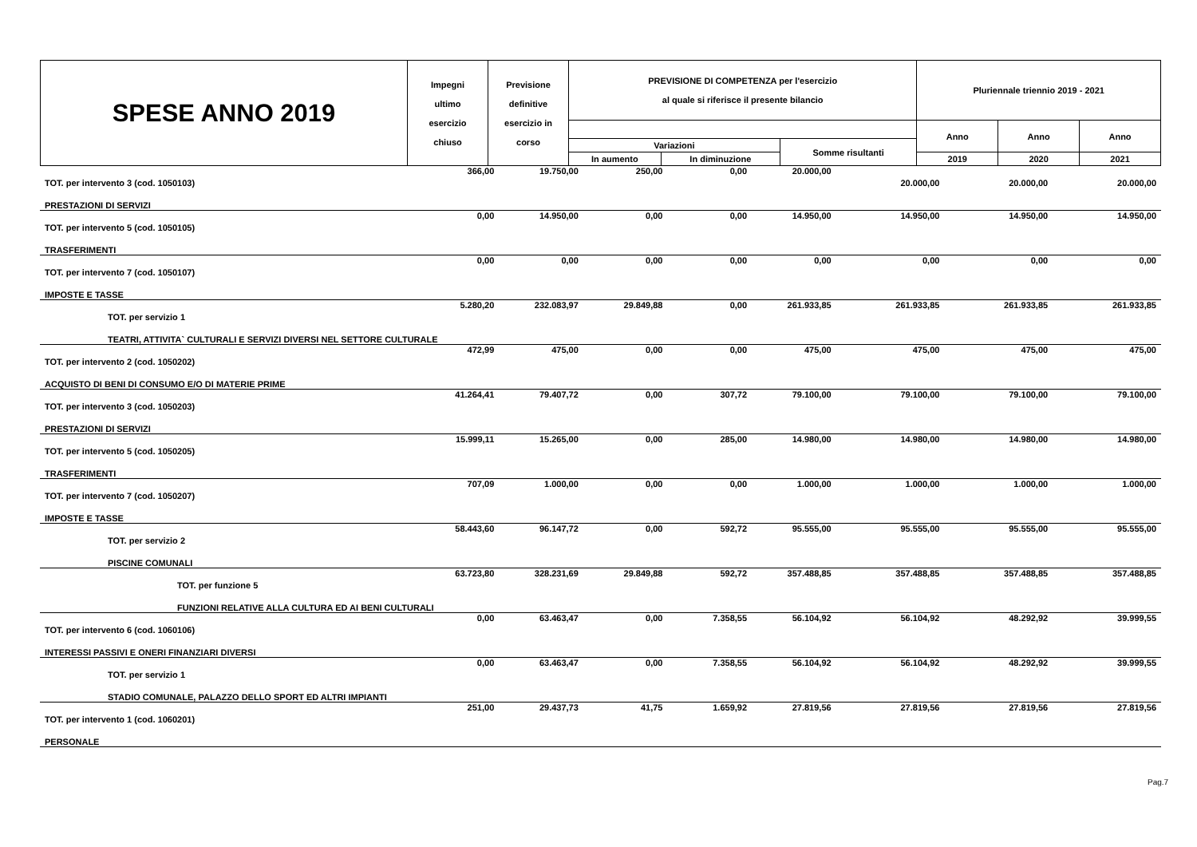| SPESE ANNO 2019 | Impegni ultimo esercizio chiuso | Previsione definitive esercizio in corso | PREVISIONE DI COMPETENZA per l'esercizio al quale si riferisce il presente bilancio | | | Pluriennale triennio 2019 - 2021 | | |
| --- | --- | --- | --- | --- | --- | --- | --- | --- |
| | | | | | | Anno | Anno | Anno |
| | | | Variazioni | | Somme risultanti | | | |
| | | | In aumento | In diminuzione | | 2019 | 2020 | 2021 |
| TOT. per intervento 3 (cod. 1050103) | 366,00 | 19.750,00 | 250,00 | 0,00 | 20.000,00 | 20.000,00 | 20.000,00 | 20.000,00 |
| PRESTAZIONI DI SERVIZI | | | | | | | | |
| TOT. per intervento 5 (cod. 1050105) | 0,00 | 14.950,00 | 0,00 | 0,00 | 14.950,00 | 14.950,00 | 14.950,00 | 14.950,00 |
| TRASFERIMENTI | | | | | | | | |
| TOT. per intervento 7 (cod. 1050107) | 0,00 | 0,00 | 0,00 | 0,00 | 0,00 | 0,00 | 0,00 | 0,00 |
| IMPOSTE E TASSE | | | | | | | | |
| TOT. per servizio 1 | 5.280,20 | 232.083,97 | 29.849,88 | 0,00 | 261.933,85 | 261.933,85 | 261.933,85 | 261.933,85 |
| TEATRI, ATTIVITA` CULTURALI E SERVIZI DIVERSI NEL SETTORE CULTURALE | | | | | | | | |
| TOT. per intervento 2 (cod. 1050202) | 472,99 | 475,00 | 0,00 | 0,00 | 475,00 | 475,00 | 475,00 | 475,00 |
| ACQUISTO DI BENI DI CONSUMO E/O DI MATERIE PRIME | | | | | | | | |
| TOT. per intervento 3 (cod. 1050203) | 41.264,41 | 79.407,72 | 0,00 | 307,72 | 79.100,00 | 79.100,00 | 79.100,00 | 79.100,00 |
| PRESTAZIONI DI SERVIZI | | | | | | | | |
| TOT. per intervento 5 (cod. 1050205) | 15.999,11 | 15.265,00 | 0,00 | 285,00 | 14.980,00 | 14.980,00 | 14.980,00 | 14.980,00 |
| TRASFERIMENTI | | | | | | | | |
| TOT. per intervento 7 (cod. 1050207) | 707,09 | 1.000,00 | 0,00 | 0,00 | 1.000,00 | 1.000,00 | 1.000,00 | 1.000,00 |
| IMPOSTE E TASSE | | | | | | | | |
| TOT. per servizio 2 | 58.443,60 | 96.147,72 | 0,00 | 592,72 | 95.555,00 | 95.555,00 | 95.555,00 | 95.555,00 |
| PISCINE COMUNALI | | | | | | | | |
| TOT. per funzione 5 | 63.723,80 | 328.231,69 | 29.849,88 | 592,72 | 357.488,85 | 357.488,85 | 357.488,85 | 357.488,85 |
| FUNZIONI RELATIVE ALLA CULTURA ED AI BENI CULTURALI | | | | | | | | |
| TOT. per intervento 6 (cod. 1060106) | 0,00 | 63.463,47 | 0,00 | 7.358,55 | 56.104,92 | 56.104,92 | 48.292,92 | 39.999,55 |
| INTERESSI PASSIVI E ONERI FINANZIARI DIVERSI | | | | | | | | |
| TOT. per servizio 1 | 0,00 | 63.463,47 | 0,00 | 7.358,55 | 56.104,92 | 56.104,92 | 48.292,92 | 39.999,55 |
| STADIO COMUNALE, PALAZZO DELLO SPORT ED ALTRI IMPIANTI | | | | | | | | |
| TOT. per intervento 1 (cod. 1060201) | 251,00 | 29.437,73 | 41,75 | 1.659,92 | 27.819,56 | 27.819,56 | 27.819,56 | 27.819,56 |
| PERSONALE | | | | | | | | |
Pag.7